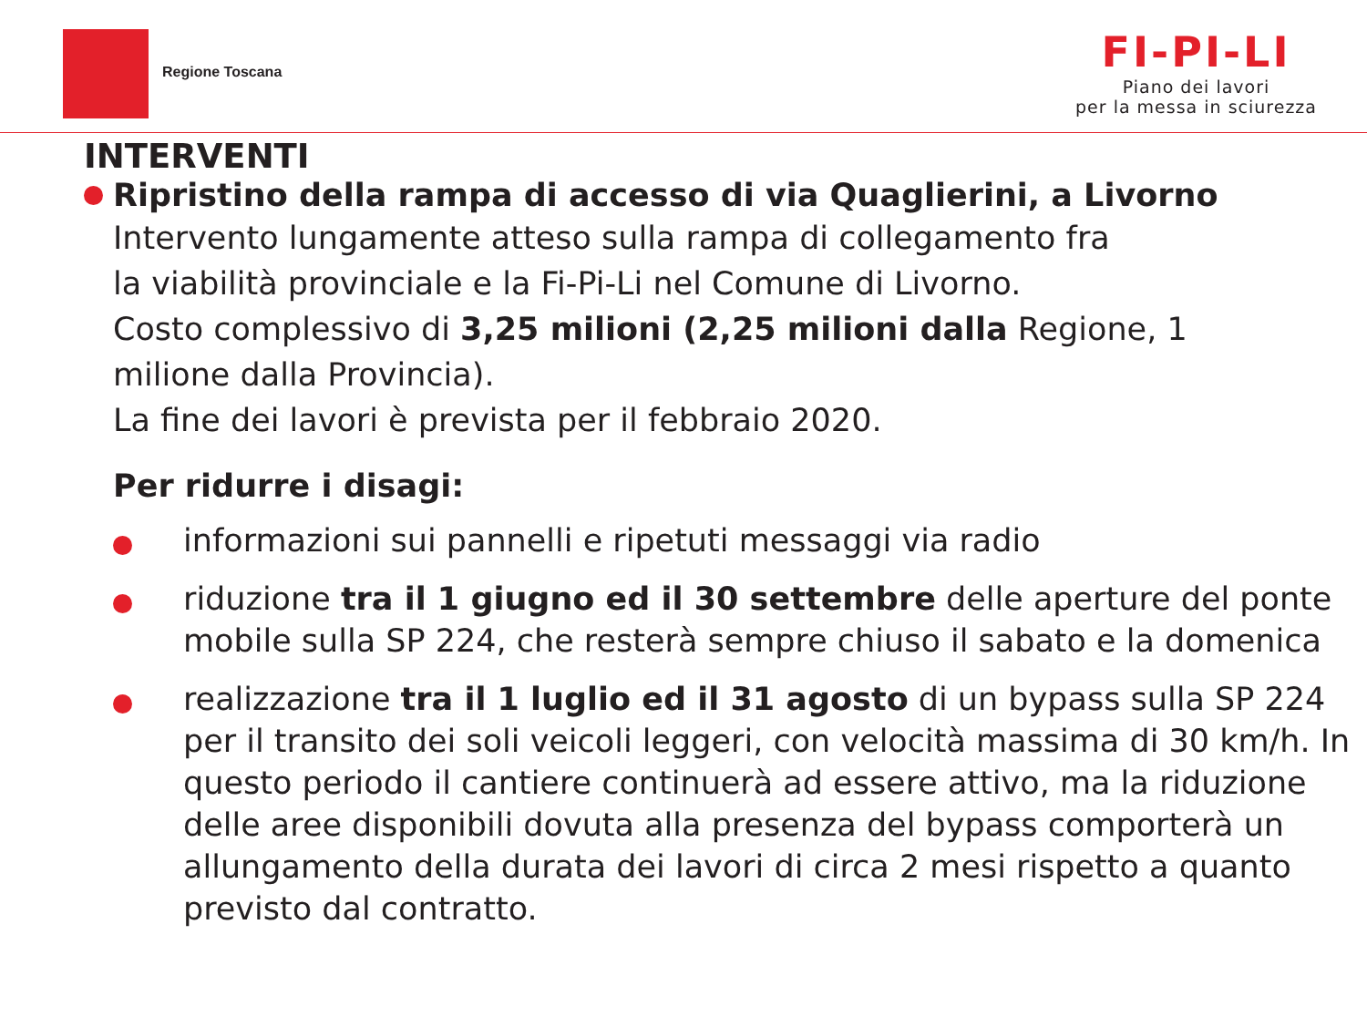Regione Toscana
FI-PI-LI
Piano dei lavori
per la messa in sciurezza
INTERVENTI
Ripristino della rampa di accesso di via Quaglierini, a Livorno
Intervento lungamente atteso sulla rampa di collegamento fra
la viabilità provinciale e la Fi-Pi-Li nel Comune di Livorno.
Costo complessivo di 3,25 milioni (2,25 milioni dalla Regione, 1
milione dalla Provincia).
La fine dei lavori è prevista per il febbraio 2020.
Per ridurre i disagi:
informazioni sui pannelli e ripetuti messaggi via radio
riduzione tra il 1 giugno ed il 30 settembre delle aperture del ponte mobile sulla SP 224, che resterà sempre chiuso il sabato e la domenica
realizzazione tra il 1 luglio ed il 31 agosto di un bypass sulla SP 224 per il transito dei soli veicoli leggeri, con velocità massima di 30 km/h. In questo periodo il cantiere continuerà ad essere attivo, ma la riduzione delle aree disponibili dovuta alla presenza del bypass comporterà un allungamento della durata dei lavori di circa 2 mesi rispetto a quanto previsto dal contratto.